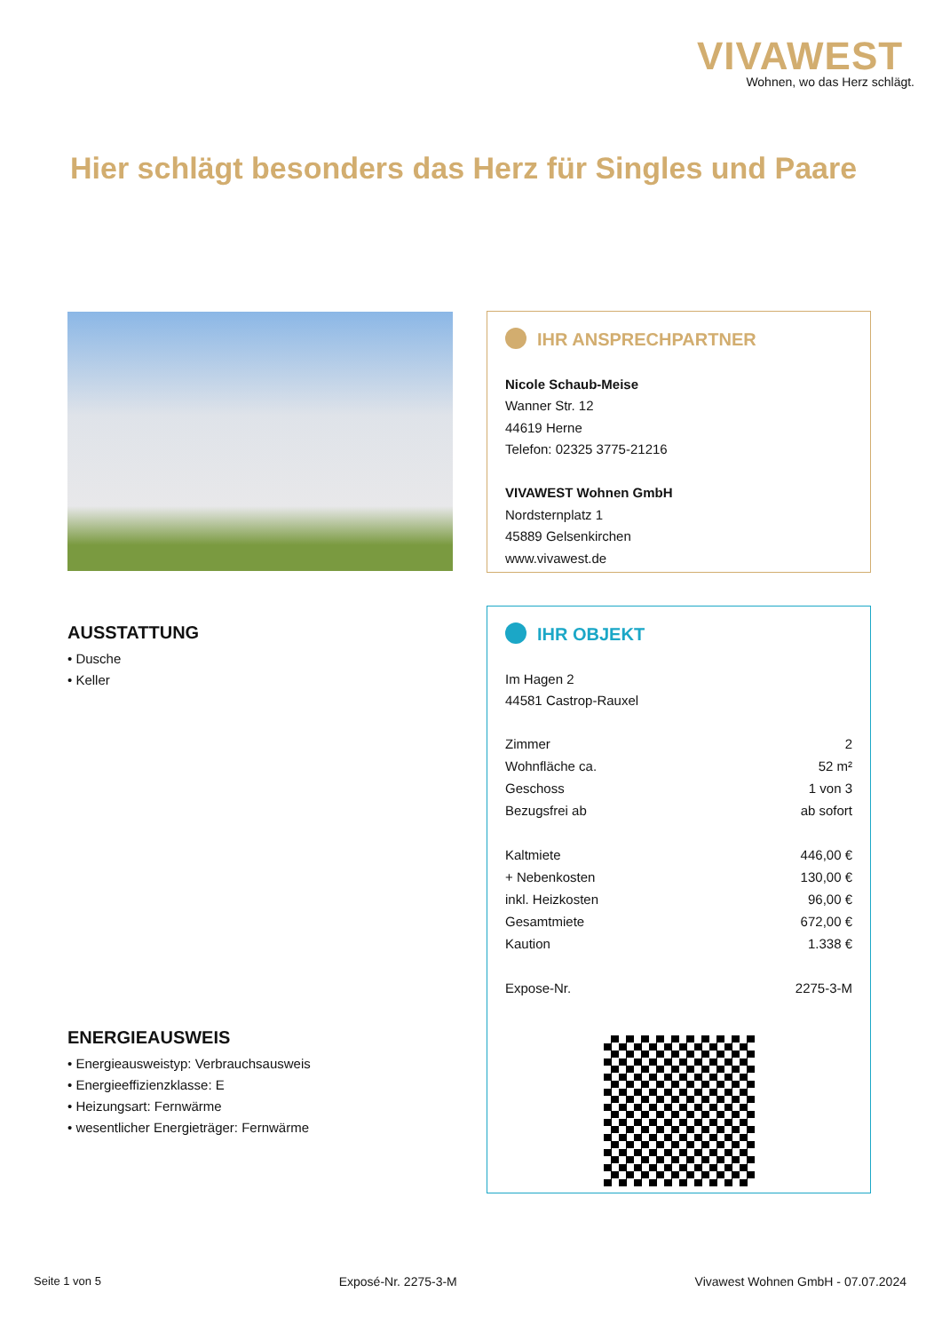VIVAWEST
Wohnen, wo das Herz schlägt.
Hier schlägt besonders das Herz für Singles und Paare
IHR ANSPRECHPARTNER
Nicole Schaub-Meise
Wanner Str. 12
44619 Herne
Telefon: 02325 3775-21216
VIVAWEST Wohnen GmbH
Nordsternplatz 1
45889 Gelsenkirchen
www.vivawest.de
IHR OBJEKT
Im Hagen 2
44581 Castrop-Rauxel
| Zimmer | 2 |
| Wohnfläche ca. | 52 m² |
| Geschoss | 1 von 3 |
| Bezugsfrei ab | ab sofort |
| Kaltmiete | 446,00 € |
| + Nebenkosten | 130,00 € |
| inkl. Heizkosten | 96,00 € |
| Gesamtmiete | 672,00 € |
| Kaution | 1.338 € |
| Expose-Nr. | 2275-3-M |
AUSSTATTUNG
• Dusche
• Keller
ENERGIEAUSWEIS
• Energieausweistyp: Verbrauchsausweis
• Energieeffizienzklasse: E
• Heizungsart: Fernwärme
• wesentlicher Energieträger: Fernwärme
Seite 1 von 5 Exposé-Nr. 2275-3-M Vivawest Wohnen GmbH - 07.07.2024